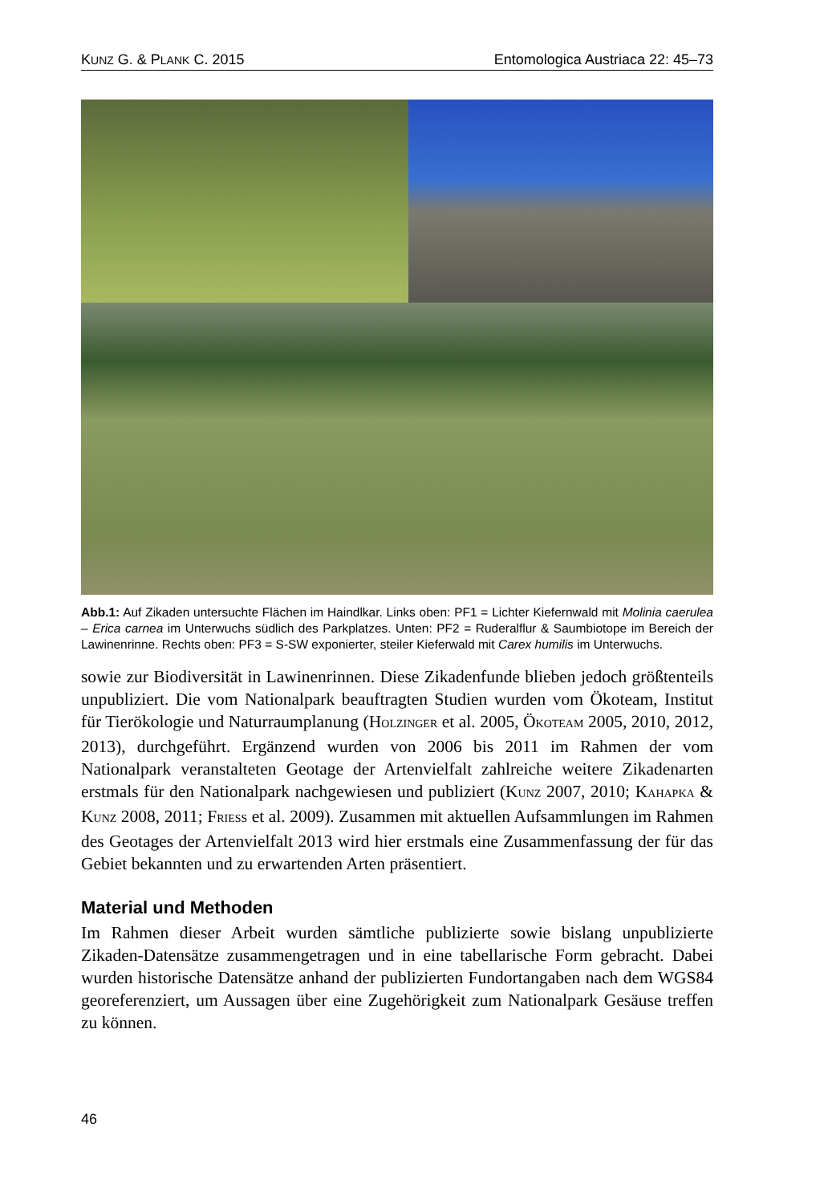KUNZ G. & PLANK C. 2015 Entomologica Austriaca 22: 45–73
Abb.1: Auf Zikaden untersuchte Flächen im Haindlkar. Links oben: PF1 = Lichter Kiefernwald mit Molinia caerulea – Erica carnea im Unterwuchs südlich des Parkplatzes. Unten: PF2 = Ruderalflur & Saumbiotope im Bereich der Lawinenrinne. Rechts oben: PF3 = S-SW exponierter, steiler Kieferwald mit Carex humilis im Unterwuchs.
sowie zur Biodiversität in Lawinenrinnen. Diese Zikadenfunde blieben jedoch größtenteils unpubliziert. Die vom Nationalpark beauftragten Studien wurden vom Ökoteam, Institut für Tierökologie und Naturraumplanung (HOLZINGER et al. 2005, ÖKOTEAM 2005, 2010, 2012, 2013), durchgeführt. Ergänzend wurden von 2006 bis 2011 im Rahmen der vom Nationalpark veranstalteten Geotage der Artenvielfalt zahlreiche weitere Zikadenarten erstmals für den Nationalpark nachgewiesen und publiziert (KUNZ 2007, 2010; KAHAPKA & KUNZ 2008, 2011; FRIESS et al. 2009). Zusammen mit aktuellen Aufsammlungen im Rahmen des Geotages der Artenvielfalt 2013 wird hier erstmals eine Zusammenfassung der für das Gebiet bekannten und zu erwartenden Arten präsentiert.
Material und Methoden
Im Rahmen dieser Arbeit wurden sämtliche publizierte sowie bislang unpublizierte Zikaden-Datensätze zusammengetragen und in eine tabellarische Form gebracht. Dabei wurden historische Datensätze anhand der publizierten Fundortangaben nach dem WGS84 georeferenziert, um Aussagen über eine Zugehörigkeit zum Nationalpark Gesäuse treffen zu können.
46